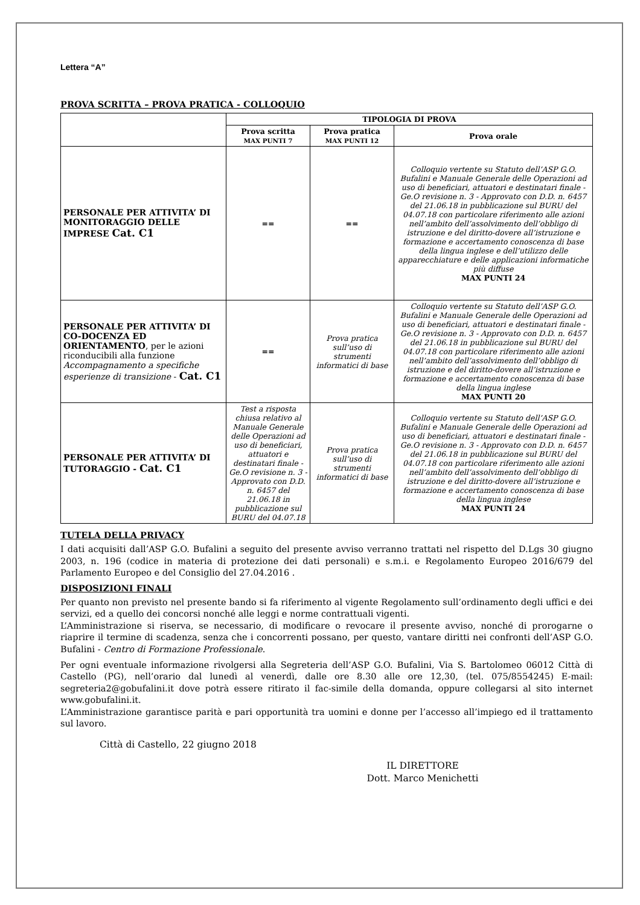Lettera “A”
PROVA SCRITTA – PROVA PRATICA - COLLOQUIO
| | TIPOLOGIA DI PROVA | | |
| --- | --- | --- | --- |
| | Prova scritta MAX PUNTI 7 | Prova pratica MAX PUNTI 12 | Prova orale |
| PERSONALE PER ATTIVITA’ DI MONITORAGGIO DELLE IMPRESE Cat. C1 | == | == | Colloquio vertente su Statuto dell’ASP G.O. Bufalini e Manuale Generale delle Operazioni ad uso di beneficiari, attuatori e destinatari finale - Ge.O revisione n. 3 - Approvato con D.D. n. 6457 del 21.06.18 in pubblicazione sul BURU del 04.07.18 con particolare riferimento alle azioni nell’ambito dell’assolvimento dell’obbligo di istruzione e del diritto-dovere all’istruzione e formazione e accertamento conoscenza di base della lingua inglese e dell’utilizzo delle apparecchiature e delle applicazioni informatiche più diffuse MAX PUNTI 24 |
| PERSONALE PER ATTIVITA’ DI CO-DOCENZA ED ORIENTAMENTO , per le azioni riconducibili alla funzione Accompagnamento a specifiche esperienze di transizione - Cat. C1 | == | Prova pratica sull’uso di strumenti informatici di base | Colloquio vertente su Statuto dell’ASP G.O. Bufalini e Manuale Generale delle Operazioni ad uso di beneficiari, attuatori e destinatari finale - Ge.O revisione n. 3 - Approvato con D.D. n. 6457 del 21.06.18 in pubblicazione sul BURU del 04.07.18 con particolare riferimento alle azioni nell’ambito dell’assolvimento dell’obbligo di istruzione e del diritto-dovere all’istruzione e formazione e accertamento conoscenza di base della lingua inglese MAX PUNTI 20 |
| PERSONALE PER ATTIVITA’ DI TUTORAGGIO - Cat. C1 | Test a risposta chiusa relativo al Manuale Generale delle Operazioni ad uso di beneficiari, attuatori e destinatari finale - Ge.O revisione n. 3 - Approvato con D.D. n. 6457 del 21.06.18 in pubblicazione sul BURU del 04.07.18 | Prova pratica sull’uso di strumenti informatici di base | Colloquio vertente su Statuto dell’ASP G.O. Bufalini e Manuale Generale delle Operazioni ad uso di beneficiari, attuatori e destinatari finale - Ge.O revisione n. 3 - Approvato con D.D. n. 6457 del 21.06.18 in pubblicazione sul BURU del 04.07.18 con particolare riferimento alle azioni nell’ambito dell’assolvimento dell’obbligo di istruzione e del diritto-dovere all’istruzione e formazione e accertamento conoscenza di base della lingua inglese MAX PUNTI 24 |
TUTELA DELLA PRIVACY
I dati acquisiti dall’ASP G.O. Bufalini a seguito del presente avviso verranno trattati nel rispetto del D.Lgs 30 giugno 2003, n. 196 (codice in materia di protezione dei dati personali) e s.m.i. e Regolamento Europeo 2016/679 del Parlamento Europeo e del Consiglio del 27.04.2016 .
DISPOSIZIONI FINALI
Per quanto non previsto nel presente bando si fa riferimento al vigente Regolamento sull’ordinamento degli uffici e dei servizi, ed a quello dei concorsi nonché alle leggi e norme contrattuali vigenti.
L’Amministrazione si riserva, se necessario, di modificare o revocare il presente avviso, nonché di prorogarne o riaprire il termine di scadenza, senza che i concorrenti possano, per questo, vantare diritti nei confronti dell’ASP G.O. Bufalini - Centro di Formazione Professionale.
Per ogni eventuale informazione rivolgersi alla Segreteria dell’ASP G.O. Bufalini, Via S. Bartolomeo 06012 Città di Castello (PG), nell’orario dal lunedì al venerdì, dalle ore 8.30 alle ore 12,30, (tel. 075/8554245) E-mail: segreteria2@gobufalini.it dove potrà essere ritirato il fac-simile della domanda, oppure collegarsi al sito internet www.gobufalini.it.
L’Amministrazione garantisce parità e pari opportunità tra uomini e donne per l’accesso all’impiego ed il trattamento sul lavoro.
Città di Castello, 22 giugno 2018
IL DIRETTORE
Dott. Marco Menichetti